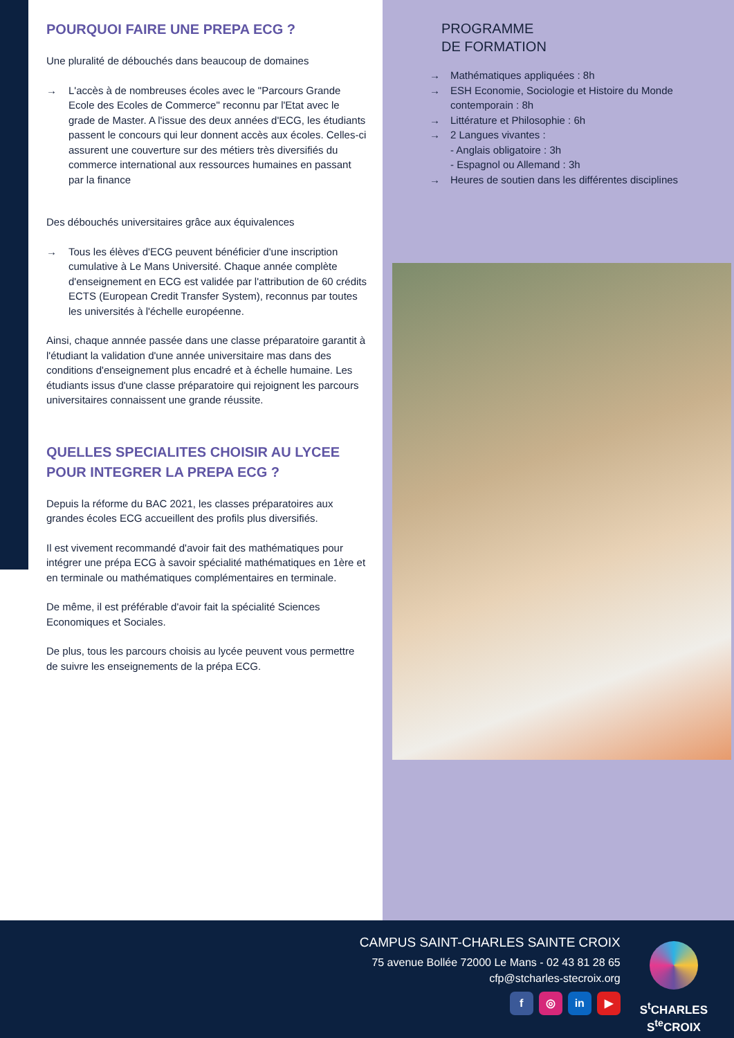POURQUOI FAIRE UNE PREPA ECG ?
Une pluralité de débouchés dans beaucoup de domaines
→ L'accès à de nombreuses écoles avec le "Parcours Grande Ecole des Ecoles de Commerce" reconnu par l'Etat avec le grade de Master. A l'issue des deux années d'ECG, les étudiants passent le concours qui leur donnent accès aux écoles. Celles-ci assurent une couverture sur des métiers très diversifiés du commerce international aux ressources humaines en passant par la finance
Des débouchés universitaires grâce aux équivalences
→ Tous les élèves d'ECG peuvent bénéficier d'une inscription cumulative à Le Mans Université. Chaque année complète d'enseignement en ECG est validée par l'attribution de 60 crédits ECTS (European Credit Transfer System), reconnus par toutes les universités à l'échelle européenne.
Ainsi, chaque annnée passée dans une classe préparatoire garantit à l'étudiant la validation d'une année universitaire mas dans des conditions d'enseignement plus encadré et à échelle humaine. Les étudiants issus d'une classe préparatoire qui rejoignent les parcours universitaires connaissent une grande réussite.
QUELLES SPECIALITES CHOISIR AU LYCEE POUR INTEGRER LA PREPA ECG ?
Depuis la réforme du BAC 2021, les classes préparatoires aux grandes écoles ECG accueillent des profils plus diversifiés.
Il est vivement recommandé d'avoir fait des mathématiques pour intégrer une prépa ECG à savoir spécialité mathématiques en 1ère et en terminale ou mathématiques complémentaires en terminale.
De même, il est préférable d'avoir fait la spécialité Sciences Economiques et Sociales.
De plus, tous les parcours choisis au lycée peuvent vous permettre de suivre les enseignements de la prépa ECG.
PROGRAMME
DE FORMATION
→ Mathématiques appliquées : 8h
→ ESH Economie, Sociologie et Histoire du Monde contemporain : 8h
→ Littérature et Philosophie : 6h
→ 2 Langues vivantes :
- Anglais obligatoire : 3h
- Espagnol ou Allemand : 3h
→ Heures de soutien dans les différentes disciplines
CAMPUS SAINT-CHARLES SAINTE CROIX
75 avenue Bollée 72000 Le Mans - 02 43 81 28 65
cfp@stcharles-stecroix.org
f ◎ in ▶
S<sup>t</sup>CHARLES
S<sup>te</sup>CROIX